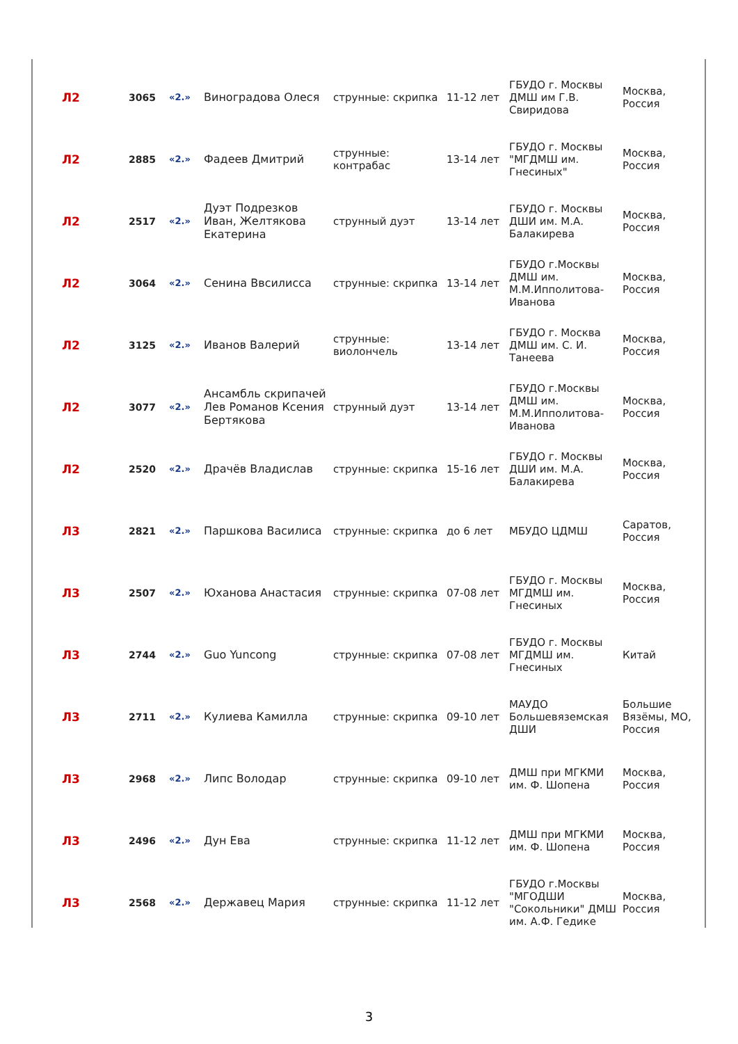| Л2 | 3065 | «2.» | Виноградова Олеся | струнные: скрипка | 11-12 лет | ГБУДО г. Москвы ДМШ им Г.В. Свиридова | Москва, Россия |
| Л2 | 2885 | «2.» | Фадеев Дмитрий | струнные: контрабас | 13-14 лет | ГБУДО г. Москвы "МГДМШ им. Гнесиных" | Москва, Россия |
| Л2 | 2517 | «2.» | Дуэт Подрезков Иван, Желтякова Екатерина | струнный дуэт | 13-14 лет | ГБУДО г. Москвы ДШИ им. М.А. Балакирева | Москва, Россия |
| Л2 | 3064 | «2.» | Сенина Ввсилисса | струнные: скрипка | 13-14 лет | ГБУДО г.Москвы ДМШ им. М.М.Ипполитова-Иванова | Москва, Россия |
| Л2 | 3125 | «2.» | Иванов Валерий | струнные: виолончель | 13-14 лет | ГБУДО г. Москва ДМШ им. С. И. Танеева | Москва, Россия |
| Л2 | 3077 | «2.» | Ансамбль скрипачей Лев Романов Ксения Бертякова | струнный дуэт | 13-14 лет | ГБУДО г.Москвы ДМШ им. М.М.Ипполитова-Иванова | Москва, Россия |
| Л2 | 2520 | «2.» | Драчёв Владислав | струнные: скрипка | 15-16 лет | ГБУДО г. Москвы ДШИ им. М.А. Балакирева | Москва, Россия |
| Л3 | 2821 | «2.» | Паршкова Василиса | струнные: скрипка | до 6 лет | МБУДО ЦДМШ | Саратов, Россия |
| Л3 | 2507 | «2.» | Юханова Анастасия | струнные: скрипка | 07-08 лет | ГБУДО г. Москвы МГДМШ им. Гнесиных | Москва, Россия |
| Л3 | 2744 | «2.» | Guo Yuncong | струнные: скрипка | 07-08 лет | ГБУДО г. Москвы МГДМШ им. Гнесиных | Китай |
| Л3 | 2711 | «2.» | Кулиева Камилла | струнные: скрипка | 09-10 лет | МАУДО Большевяземская ДШИ | Большие Вязёмы, МО, Россия |
| Л3 | 2968 | «2.» | Липс Володар | струнные: скрипка | 09-10 лет | ДМШ при МГКМИ им. Ф. Шопена | Москва, Россия |
| Л3 | 2496 | «2.» | Дун Ева | струнные: скрипка | 11-12 лет | ДМШ при МГКМИ им. Ф. Шопена | Москва, Россия |
| Л3 | 2568 | «2.» | Державец Мария | струнные: скрипка | 11-12 лет | ГБУДО г.Москвы "МГОДШИ "Сокольники" ДМШ им. А.Ф. Гедике | Москва, Россия |
3